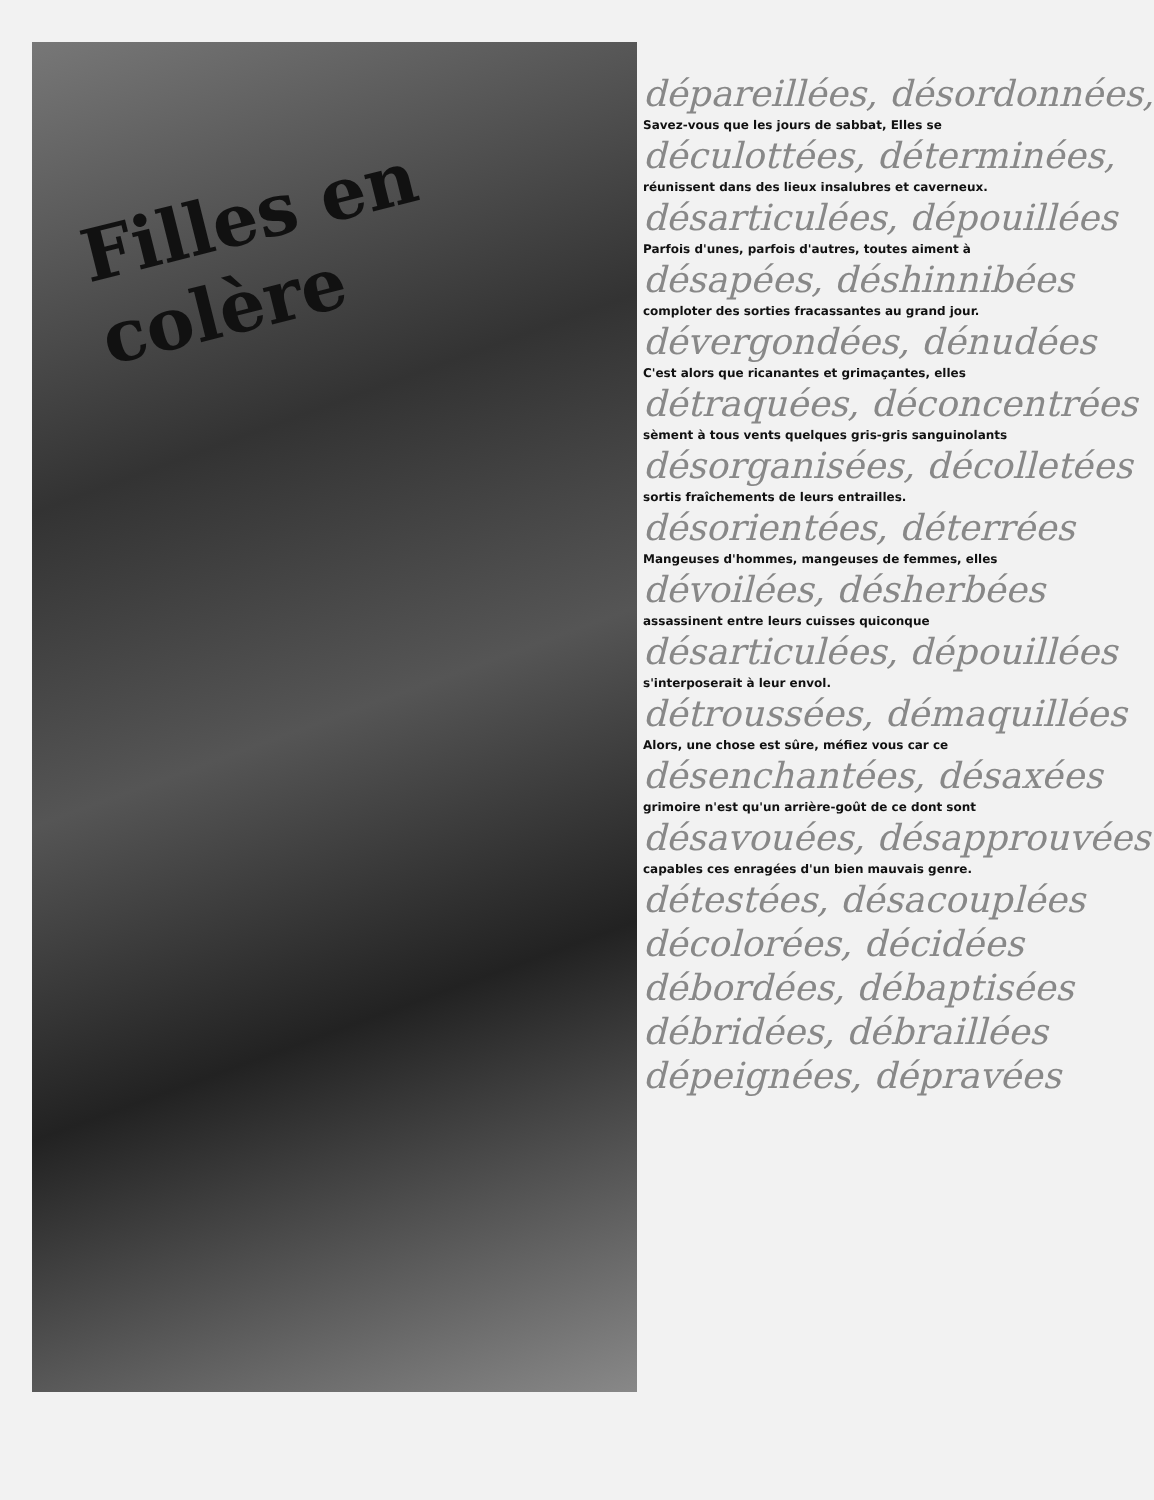Filles en colère
dépareillées, désordonnées,
Savez-vous que les jours de sabbat, Elles se
déculottées, déterminées,
réunissent dans des lieux insalubres et caverneux.
désarticulées, dépouillées
Parfois d'unes, parfois d'autres, toutes aiment à
désapées, déshinnibées
comploter des sorties fracassantes au grand jour.
dévergondées, dénudées
C'est alors que ricanantes et grimaçantes, elles
détraquées, déconcentrées
sèment à tous vents quelques gris-gris sanguinolants
désorganisées, décolletées
sortis fraîchements de leurs entrailles.
désorientées, déterrées
Mangeuses d'hommes, mangeuses de femmes, elles
dévoilées, désherbées
assassinent entre leurs cuisses quiconque
désarticulées, dépouillées
s'interposerait à leur envol.
détroussées, démaquillées
Alors, une chose est sûre, méfiez vous car ce
désenchantées, désaxées
grimoire n'est qu'un arrière-goût de ce dont sont
désavouées, désapprouvées
capables ces enragées d'un bien mauvais genre.
détestées, désacouplées
décolorées, décidées
débordées, débaptisées
débridées, débraillées
dépeignées, dépravées